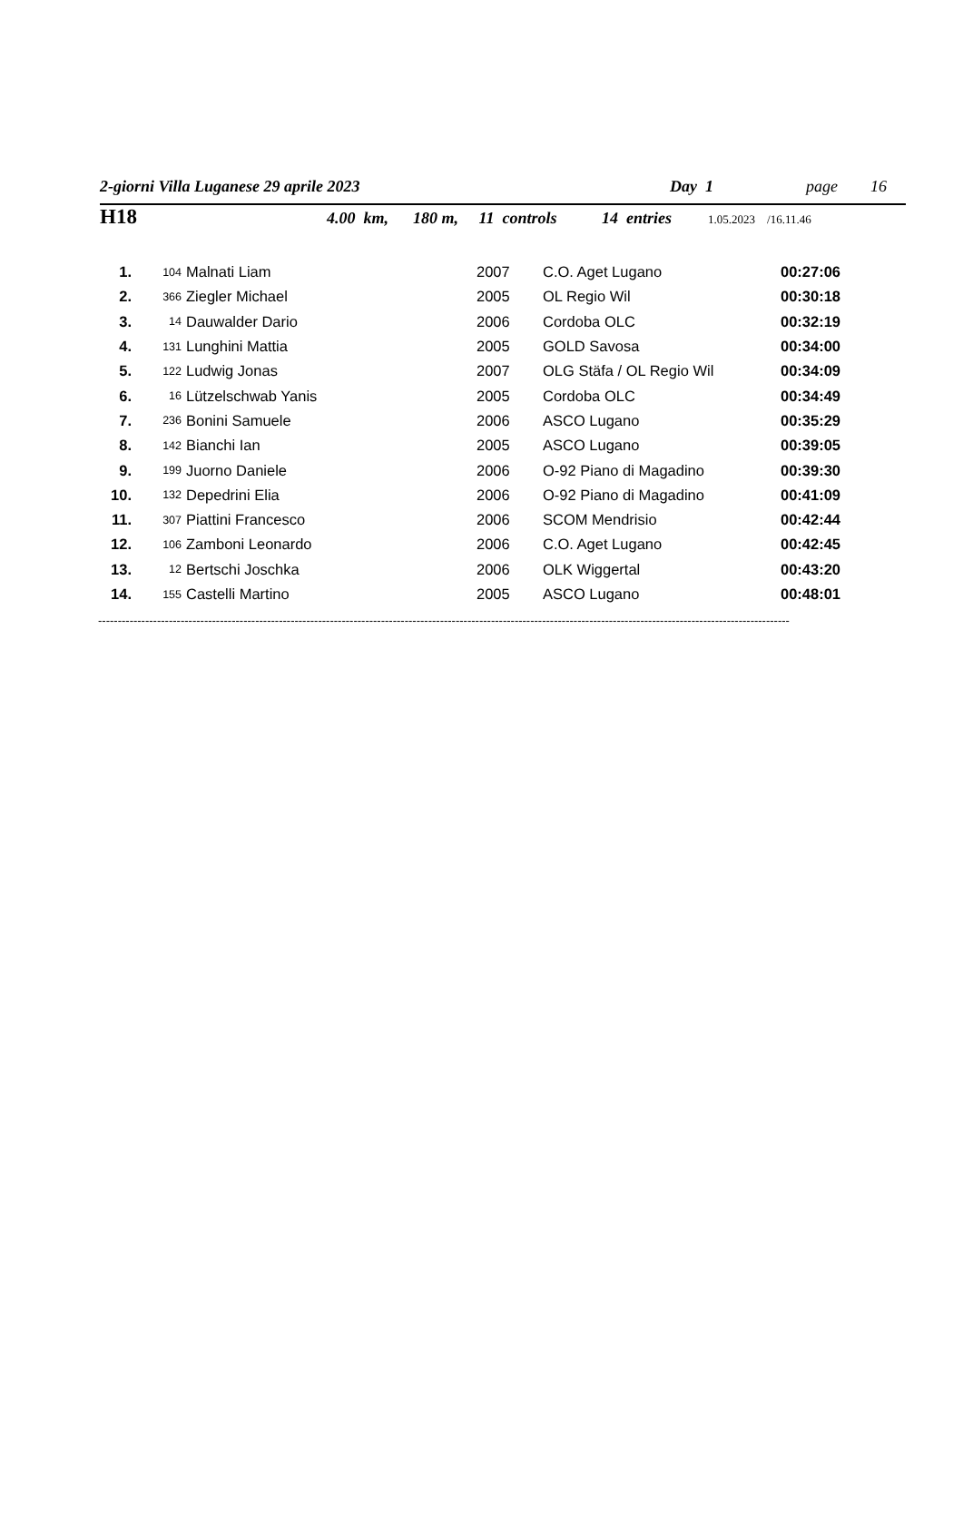2-giorni Villa Luganese 29 aprile 2023 Day 1 page 16
H18 4.00 km, 180 m, 11 controls 14 entries 1.05.2023 /16.11.46
| 1. | 104 | Malnati Liam | 2007 | C.O. Aget Lugano | 00:27:06 |
| 2. | 366 | Ziegler Michael | 2005 | OL Regio Wil | 00:30:18 |
| 3. | 14 | Dauwalder Dario | 2006 | Cordoba OLC | 00:32:19 |
| 4. | 131 | Lunghini Mattia | 2005 | GOLD Savosa | 00:34:00 |
| 5. | 122 | Ludwig Jonas | 2007 | OLG Stäfa / OL Regio Wil | 00:34:09 |
| 6. | 16 | Lützelschwab Yanis | 2005 | Cordoba OLC | 00:34:49 |
| 7. | 236 | Bonini Samuele | 2006 | ASCO Lugano | 00:35:29 |
| 8. | 142 | Bianchi Ian | 2005 | ASCO Lugano | 00:39:05 |
| 9. | 199 | Juorno Daniele | 2006 | O-92 Piano di Magadino | 00:39:30 |
| 10. | 132 | Depedrini Elia | 2006 | O-92 Piano di Magadino | 00:41:09 |
| 11. | 307 | Piattini Francesco | 2006 | SCOM Mendrisio | 00:42:44 |
| 12. | 106 | Zamboni Leonardo | 2006 | C.O. Aget Lugano | 00:42:45 |
| 13. | 12 | Bertschi Joschka | 2006 | OLK Wiggertal | 00:43:20 |
| 14. | 155 | Castelli Martino | 2005 | ASCO Lugano | 00:48:01 |
--------------------------------------------------------------------------------------------------------------------------------------------------------------------------------